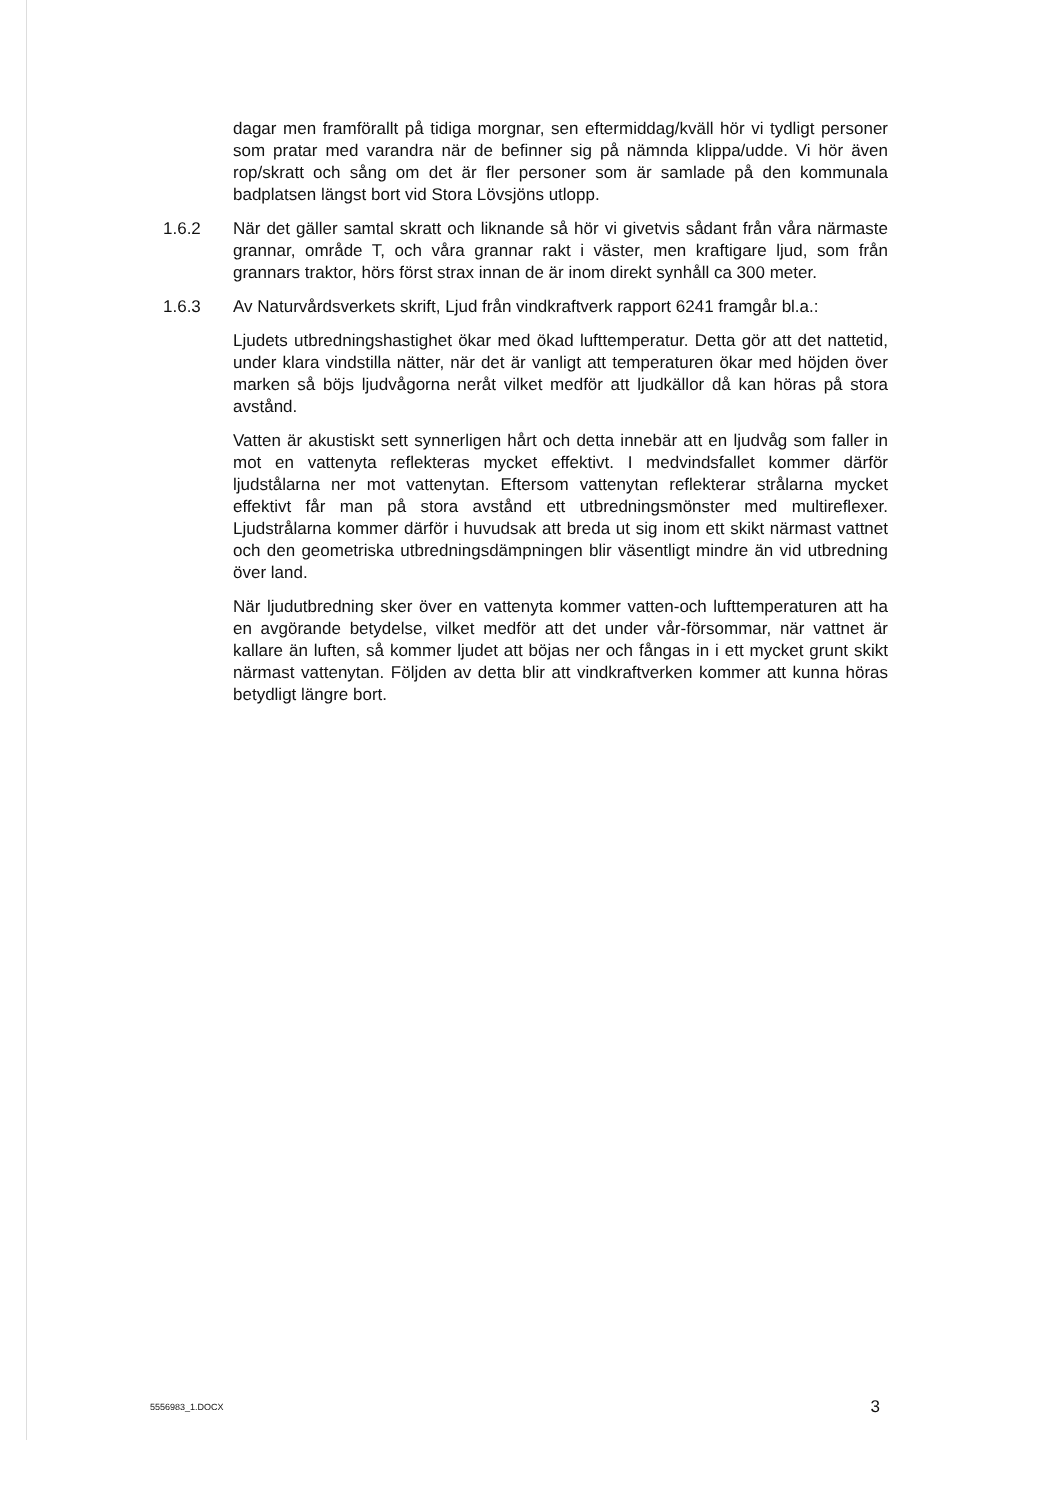dagar men framförallt på tidiga morgnar, sen eftermiddag/kväll hör vi tydligt personer som pratar med varandra när de befinner sig på nämnda klippa/udde. Vi hör även rop/skratt och sång om det är fler personer som är samlade på den kommunala badplatsen längst bort vid Stora Lövsjöns utlopp.
1.6.2 När det gäller samtal skratt och liknande så hör vi givetvis sådant från våra närmaste grannar, område T, och våra grannar rakt i väster, men kraftigare ljud, som från grannars traktor, hörs först strax innan de är inom direkt synhåll ca 300 meter.
1.6.3 Av Naturvårdsverkets skrift, Ljud från vindkraftverk rapport 6241 framgår bl.a.:
Ljudets utbredningshastighet ökar med ökad lufttemperatur. Detta gör att det nattetid, under klara vindstilla nätter, när det är vanligt att temperaturen ökar med höjden över marken så böjs ljudvågorna neråt vilket medför att ljudkällor då kan höras på stora avstånd.
Vatten är akustiskt sett synnerligen hårt och detta innebär att en ljudvåg som faller in mot en vattenyta reflekteras mycket effektivt. I medvindsfallet kommer därför ljudstålarna ner mot vattenytan. Eftersom vattenytan reflekterar strålarna mycket effektivt får man på stora avstånd ett utbredningsmönster med multireflexer. Ljudstrålarna kommer därför i huvudsak att breda ut sig inom ett skikt närmast vattnet och den geometriska utbredningsdämpningen blir väsentligt mindre än vid utbredning över land.
När ljudutbredning sker över en vattenyta kommer vatten-och lufttemperaturen att ha en avgörande betydelse, vilket medför att det under vår-försommar, när vattnet är kallare än luften, så kommer ljudet att böjas ner och fångas in i ett mycket grunt skikt närmast vattenytan. Följden av detta blir att vindkraftverken kommer att kunna höras betydligt längre bort.
5556983_1.DOCX 3